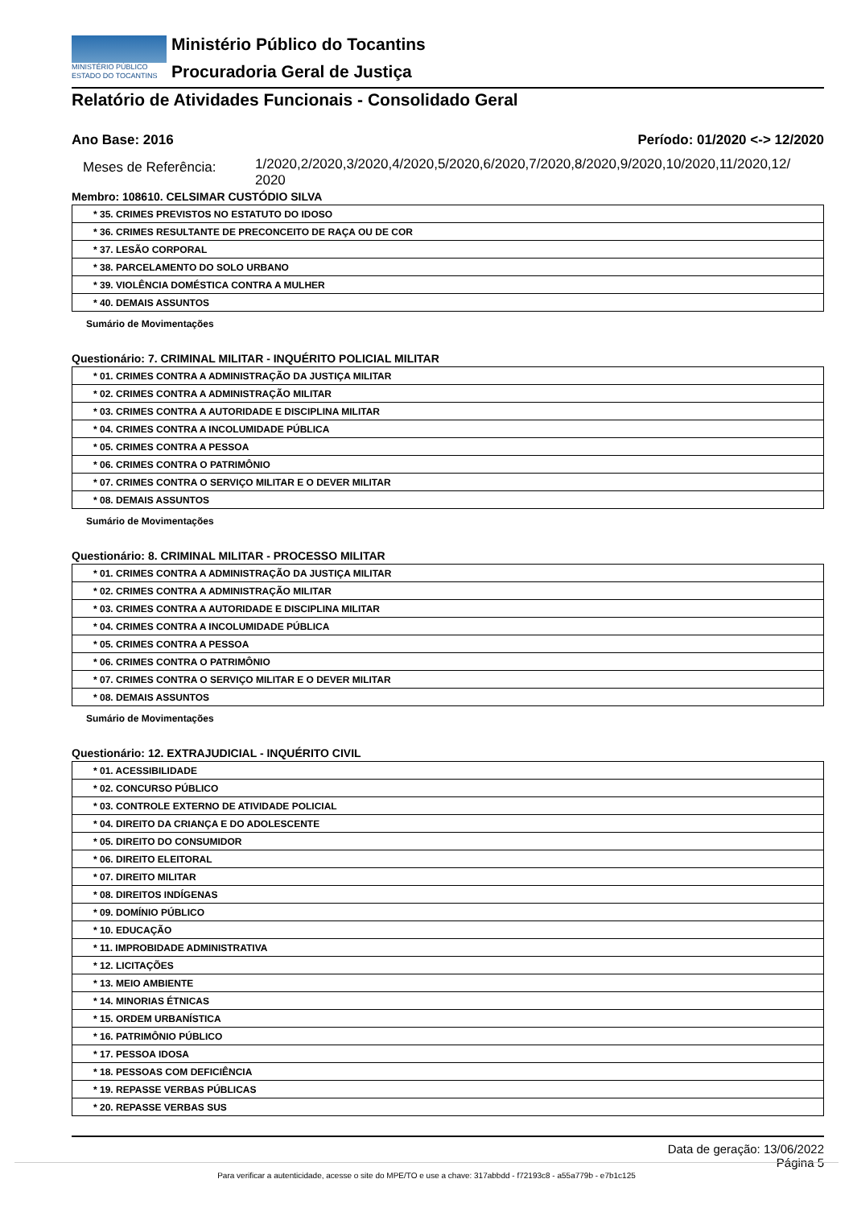MINISTÉRIO PÚBLICO
ESTADO DO TOCANTINS
Ministério Público do Tocantins
Procuradoria Geral de Justiça
Relatório de Atividades Funcionais - Consolidado Geral
Ano Base: 2016 Período: 01/2020 <-> 12/2020
Meses de Referência:
1/2020,2/2020,3/2020,4/2020,5/2020,6/2020,7/2020,8/2020,9/2020,10/2020,11/2020,12/
2020
Membro: 108610. CELSIMAR CUSTÓDIO SILVA
| * 35. CRIMES PREVISTOS NO ESTATUTO DO IDOSO |
| * 36. CRIMES RESULTANTE DE PRECONCEITO DE RAÇA OU DE COR |
| * 37. LESÃO CORPORAL |
| * 38. PARCELAMENTO DO SOLO URBANO |
| * 39. VIOLÊNCIA DOMÉSTICA CONTRA A MULHER |
| * 40. DEMAIS ASSUNTOS |
Sumário de Movimentações
Questionário: 7. CRIMINAL MILITAR - INQUÉRITO POLICIAL MILITAR
| * 01. CRIMES CONTRA A ADMINISTRAÇÃO DA JUSTIÇA MILITAR |
| * 02. CRIMES CONTRA A ADMINISTRAÇÃO MILITAR |
| * 03. CRIMES CONTRA A AUTORIDADE E DISCIPLINA MILITAR |
| * 04. CRIMES CONTRA A INCOLUMIDADE PÚBLICA |
| * 05. CRIMES CONTRA A PESSOA |
| * 06. CRIMES CONTRA O PATRIMÔNIO |
| * 07. CRIMES CONTRA O SERVIÇO MILITAR E O DEVER MILITAR |
| * 08. DEMAIS ASSUNTOS |
Sumário de Movimentações
Questionário: 8. CRIMINAL MILITAR - PROCESSO MILITAR
| * 01. CRIMES CONTRA A ADMINISTRAÇÃO DA JUSTIÇA MILITAR |
| * 02. CRIMES CONTRA A ADMINISTRAÇÃO MILITAR |
| * 03. CRIMES CONTRA A AUTORIDADE E DISCIPLINA MILITAR |
| * 04. CRIMES CONTRA A INCOLUMIDADE PÚBLICA |
| * 05. CRIMES CONTRA A PESSOA |
| * 06. CRIMES CONTRA O PATRIMÔNIO |
| * 07. CRIMES CONTRA O SERVIÇO MILITAR E O DEVER MILITAR |
| * 08. DEMAIS ASSUNTOS |
Sumário de Movimentações
Questionário: 12. EXTRAJUDICIAL - INQUÉRITO CIVIL
| * 01. ACESSIBILIDADE |
| * 02. CONCURSO PÚBLICO |
| * 03. CONTROLE EXTERNO DE ATIVIDADE POLICIAL |
| * 04. DIREITO DA CRIANÇA E DO ADOLESCENTE |
| * 05. DIREITO DO CONSUMIDOR |
| * 06. DIREITO ELEITORAL |
| * 07. DIREITO MILITAR |
| * 08. DIREITOS INDÍGENAS |
| * 09. DOMÍNIO PÚBLICO |
| * 10. EDUCAÇÃO |
| * 11. IMPROBIDADE ADMINISTRATIVA |
| * 12. LICITAÇÕES |
| * 13. MEIO AMBIENTE |
| * 14. MINORIAS ÉTNICAS |
| * 15. ORDEM URBANÍSTICA |
| * 16. PATRIMÔNIO PÚBLICO |
| * 17. PESSOA IDOSA |
| * 18. PESSOAS COM DEFICIÊNCIA |
| * 19. REPASSE VERBAS PÚBLICAS |
| * 20. REPASSE VERBAS SUS |
Data de geração: 13/06/2022
Página 5
Para verificar a autenticidade, acesse o site do MPE/TO e use a chave: 317abbdd - f72193c8 - a55a779b - e7b1c125